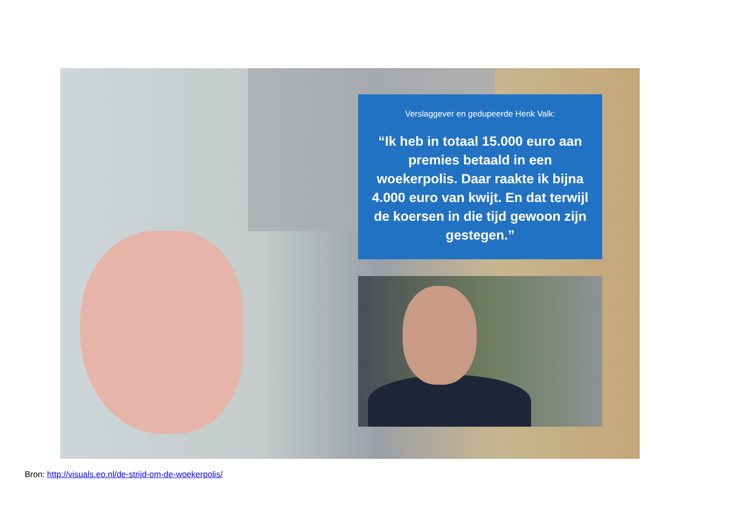Verslaggever en gedupeerde Henk Valk:
“Ik heb in totaal 15.000 euro aan premies betaald in een woekerpolis. Daar raakte ik bijna 4.000 euro van kwijt. En dat terwijl de koersen in die tijd gewoon zijn gestegen.”
Bron: http://visuals.eo.nl/de-strijd-om-de-woekerpolis/